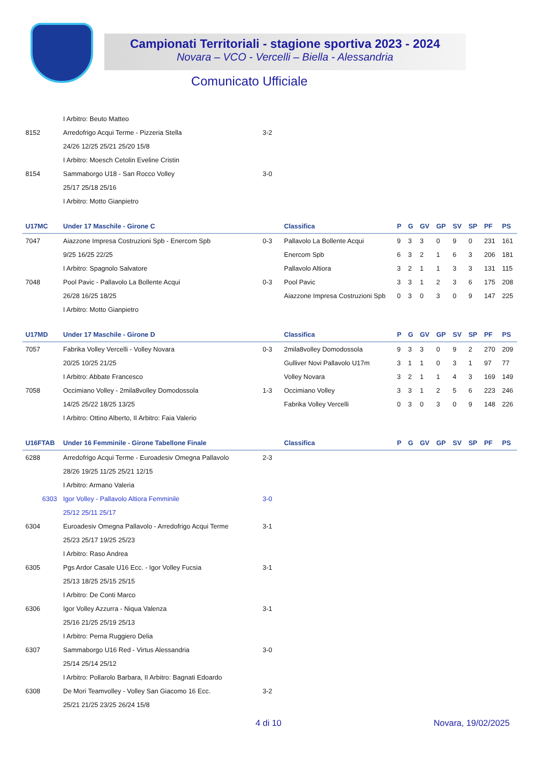Campionati Territoriali - stagione sportiva 2023 - 2024
Novara – VCO - Vercelli – Biella - Alessandria
Comunicato Ufficiale
| | I Arbitro: Beuto Matteo | | | | | | | | | | |
| 8152 | Arredofrigo Acqui Terme - Pizzeria Stella | 3-2 | | | | | | | | | |
| | 24/26 12/25 25/21 25/20 15/8 | | | | | | | | | | |
| | I Arbitro: Moesch Cetolin Eveline Cristin | | | | | | | | | | |
| 8154 | Sammaborgo U18 - San Rocco Volley | 3-0 | | | | | | | | | |
| | 25/17 25/18 25/16 | | | | | | | | | | |
| | I Arbitro: Motto Gianpietro | | | | | | | | | | |
| U17MC | Under 17 Maschile - Girone C | | Classifica | P | G | GV | GP | SV | SP | PF | PS |
| 7047 | Aiazzone Impresa Costruzioni Spb - Enercom Spb | 0-3 | Pallavolo La Bollente Acqui | 9 | 3 | 3 | 0 | 9 | 0 | 231 | 161 |
| | 9/25 16/25 22/25 | | Enercom Spb | 6 | 3 | 2 | 1 | 6 | 3 | 206 | 181 |
| | I Arbitro: Spagnolo Salvatore | | Pallavolo Altiora | 3 | 2 | 1 | 1 | 3 | 3 | 131 | 115 |
| 7048 | Pool Pavic - Pallavolo La Bollente Acqui | 0-3 | Pool Pavic | 3 | 3 | 1 | 2 | 3 | 6 | 175 | 208 |
| | 26/28 16/25 18/25 | | Aiazzone Impresa Costruzioni Spb | 0 | 3 | 0 | 3 | 0 | 9 | 147 | 225 |
| | I Arbitro: Motto Gianpietro | | | | | | | | | | |
| U17MD | Under 17 Maschile - Girone D | | Classifica | P | G | GV | GP | SV | SP | PF | PS |
| 7057 | Fabrika Volley Vercelli - Volley Novara | 0-3 | 2mila8volley Domodossola | 9 | 3 | 3 | 0 | 9 | 2 | 270 | 209 |
| | 20/25 10/25 21/25 | | Gulliver Novi Pallavolo U17m | 3 | 1 | 1 | 0 | 3 | 1 | 97 | 77 |
| | I Arbitro: Abbate Francesco | | Volley Novara | 3 | 2 | 1 | 1 | 4 | 3 | 169 | 149 |
| 7058 | Occimiano Volley - 2mila8volley Domodossola | 1-3 | Occimiano Volley | 3 | 3 | 1 | 2 | 5 | 6 | 223 | 246 |
| | 14/25 25/22 18/25 13/25 | | Fabrika Volley Vercelli | 0 | 3 | 0 | 3 | 0 | 9 | 148 | 226 |
| | I Arbitro: Ottino Alberto, II Arbitro: Faia Valerio | | | | | | | | | | |
| U16FTAB | Under 16 Femminile - Girone Tabellone Finale | | Classifica | P | G | GV | GP | SV | SP | PF | PS |
| 6288 | Arredofrigo Acqui Terme - Euroadesiv Omegna Pallavolo | 2-3 | | | | | | | | | |
| | 28/26 19/25 11/25 25/21 12/15 | | | | | | | | | | |
| | I Arbitro: Armano Valeria | | | | | | | | | | |
| 6303 | Igor Volley - Pallavolo Altiora Femminile | 3-0 | | | | | | | | | |
| | 25/12 25/11 25/17 | | | | | | | | | | |
| 6304 | Euroadesiv Omegna Pallavolo - Arredofrigo Acqui Terme | 3-1 | | | | | | | | | |
| | 25/23 25/17 19/25 25/23 | | | | | | | | | | |
| | I Arbitro: Raso Andrea | | | | | | | | | | |
| 6305 | Pgs Ardor Casale U16 Ecc. - Igor Volley Fucsia | 3-1 | | | | | | | | | |
| | 25/13 18/25 25/15 25/15 | | | | | | | | | | |
| | I Arbitro: De Conti Marco | | | | | | | | | | |
| 6306 | Igor Volley Azzurra - Niqua Valenza | 3-1 | | | | | | | | | |
| | 25/16 21/25 25/19 25/13 | | | | | | | | | | |
| | I Arbitro: Perna Ruggiero Delia | | | | | | | | | | |
| 6307 | Sammaborgo U16 Red - Virtus Alessandria | 3-0 | | | | | | | | | |
| | 25/14 25/14 25/12 | | | | | | | | | | |
| | I Arbitro: Pollarolo Barbara, II Arbitro: Bagnati Edoardo | | | | | | | | | | |
| 6308 | De Mori Teamvolley - Volley San Giacomo 16 Ecc. | 3-2 | | | | | | | | | |
| | 25/21 21/25 23/25 26/24 15/8 | | | | | | | | | | |
4 di 10 Novara, 19/02/2025